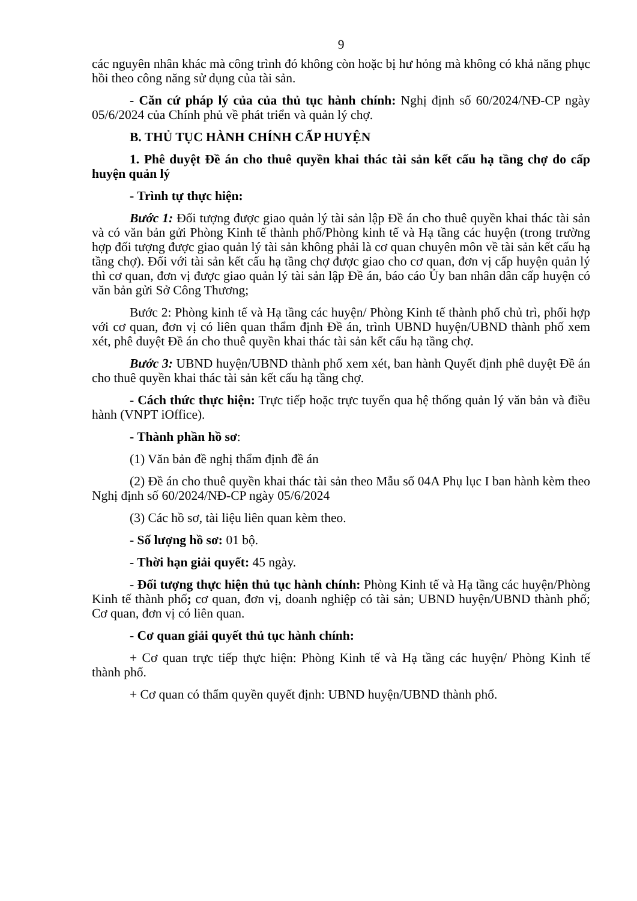9
các nguyên nhân khác mà công trình đó không còn hoặc bị hư hỏng mà không có khả năng phục hồi theo công năng sử dụng của tài sản.
- Căn cứ pháp lý của của thủ tục hành chính: Nghị định số 60/2024/NĐ-CP ngày 05/6/2024 của Chính phủ về phát triển và quản lý chợ.
B. THỦ TỤC HÀNH CHÍNH CẤP HUYỆN
1. Phê duyệt Đề án cho thuê quyền khai thác tài sản kết cấu hạ tầng chợ do cấp huyện quản lý
- Trình tự thực hiện:
Bước 1: Đối tượng được giao quản lý tài sản lập Đề án cho thuê quyền khai thác tài sản và có văn bản gửi Phòng Kinh tế thành phố/Phòng kinh tế và Hạ tầng các huyện (trong trường hợp đối tượng được giao quản lý tài sản không phải là cơ quan chuyên môn về tài sản kết cấu hạ tầng chợ). Đối với tài sản kết cấu hạ tầng chợ được giao cho cơ quan, đơn vị cấp huyện quản lý thì cơ quan, đơn vị được giao quản lý tài sản lập Đề án, báo cáo Ủy ban nhân dân cấp huyện có văn bản gửi Sở Công Thương;
Bước 2: Phòng kinh tế và Hạ tầng các huyện/ Phòng Kinh tế thành phố chủ trì, phối hợp với cơ quan, đơn vị có liên quan thẩm định Đề án, trình UBND huyện/UBND thành phố xem xét, phê duyệt Đề án cho thuê quyền khai thác tài sản kết cấu hạ tầng chợ.
Bước 3: UBND huyện/UBND thành phố xem xét, ban hành Quyết định phê duyệt Đề án cho thuê quyền khai thác tài sản kết cấu hạ tầng chợ.
- Cách thức thực hiện: Trực tiếp hoặc trực tuyến qua hệ thống quản lý văn bản và điều hành (VNPT iOffice).
- Thành phần hồ sơ:
(1) Văn bản đề nghị thẩm định đề án
(2) Đề án cho thuê quyền khai thác tài sản theo Mẫu số 04A Phụ lục I ban hành kèm theo Nghị định số 60/2024/NĐ-CP ngày 05/6/2024
(3) Các hồ sơ, tài liệu liên quan kèm theo.
- Số lượng hồ sơ: 01 bộ.
- Thời hạn giải quyết: 45 ngày.
- Đối tượng thực hiện thủ tục hành chính: Phòng Kinh tế và Hạ tầng các huyện/Phòng Kinh tế thành phố; cơ quan, đơn vị, doanh nghiệp có tài sản; UBND huyện/UBND thành phố; Cơ quan, đơn vị có liên quan.
- Cơ quan giải quyết thủ tục hành chính:
+ Cơ quan trực tiếp thực hiện: Phòng Kinh tế và Hạ tầng các huyện/ Phòng Kinh tế thành phố.
+ Cơ quan có thẩm quyền quyết định: UBND huyện/UBND thành phố.